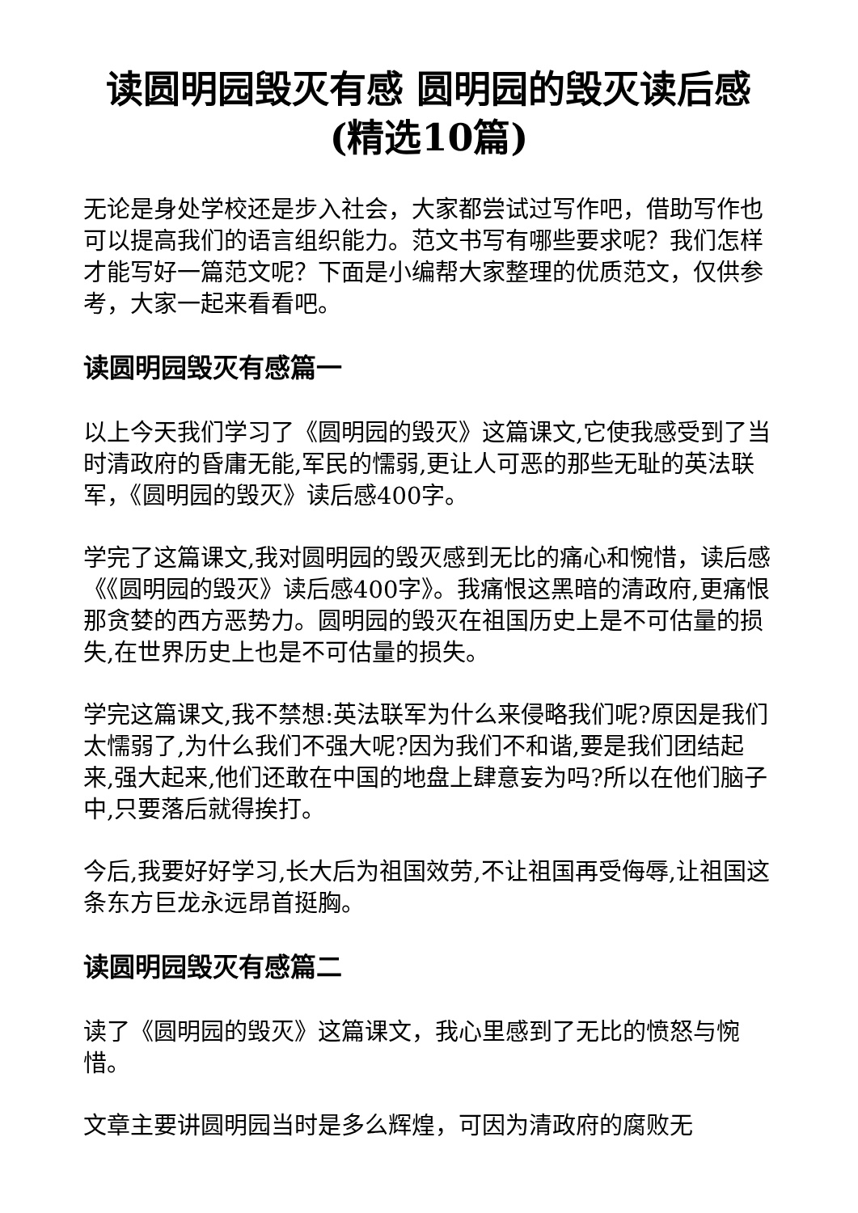读圆明园毁灭有感 圆明园的毁灭读后感(精选10篇)
无论是身处学校还是步入社会，大家都尝试过写作吧，借助写作也可以提高我们的语言组织能力。范文书写有哪些要求呢？我们怎样才能写好一篇范文呢？下面是小编帮大家整理的优质范文，仅供参考，大家一起来看看吧。
读圆明园毁灭有感篇一
以上今天我们学习了《圆明园的毁灭》这篇课文,它使我感受到了当时清政府的昏庸无能,军民的懦弱,更让人可恶的那些无耻的英法联军，《圆明园的毁灭》读后感400字。
学完了这篇课文,我对圆明园的毁灭感到无比的痛心和惋惜，读后感《《圆明园的毁灭》读后感400字》。我痛恨这黑暗的清政府,更痛恨那贪婪的西方恶势力。圆明园的毁灭在祖国历史上是不可估量的损失,在世界历史上也是不可估量的损失。
学完这篇课文,我不禁想:英法联军为什么来侵略我们呢?原因是我们太懦弱了,为什么我们不强大呢?因为我们不和谐,要是我们团结起来,强大起来,他们还敢在中国的地盘上肆意妄为吗?所以在他们脑子中,只要落后就得挨打。
今后,我要好好学习,长大后为祖国效劳,不让祖国再受侮辱,让祖国这条东方巨龙永远昂首挺胸。
读圆明园毁灭有感篇二
读了《圆明园的毁灭》这篇课文，我心里感到了无比的愤怒与惋惜。
文章主要讲圆明园当时是多么辉煌，可因为清政府的腐败无